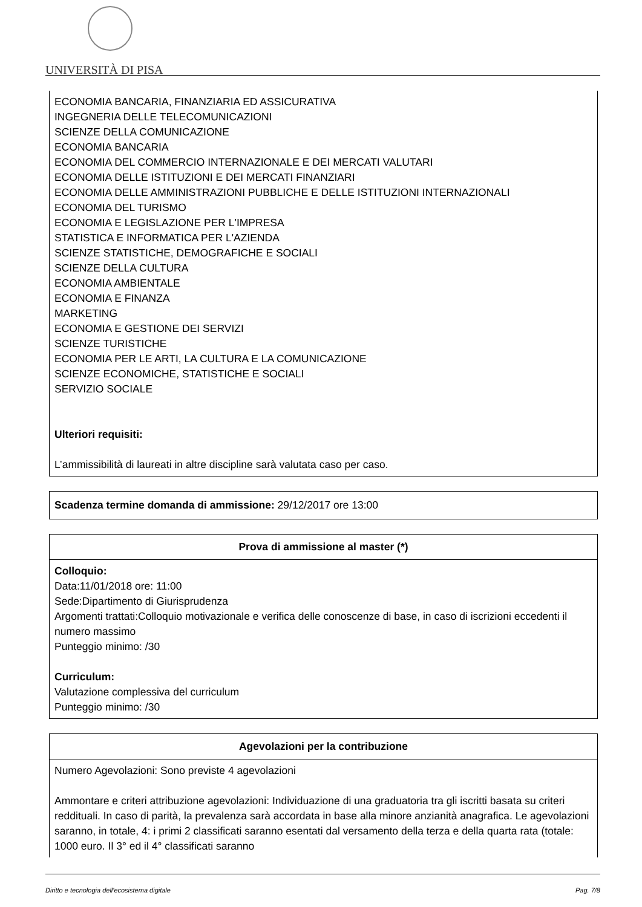UNIVERSITÀ DI PISA
ECONOMIA BANCARIA, FINANZIARIA ED ASSICURATIVA
INGEGNERIA DELLE TELECOMUNICAZIONI
SCIENZE DELLA COMUNICAZIONE
ECONOMIA BANCARIA
ECONOMIA DEL COMMERCIO INTERNAZIONALE E DEI MERCATI VALUTARI
ECONOMIA DELLE ISTITUZIONI E DEI MERCATI FINANZIARI
ECONOMIA DELLE AMMINISTRAZIONI PUBBLICHE E DELLE ISTITUZIONI INTERNAZIONALI
ECONOMIA DEL TURISMO
ECONOMIA E LEGISLAZIONE PER L'IMPRESA
STATISTICA E INFORMATICA PER L'AZIENDA
SCIENZE STATISTICHE, DEMOGRAFICHE E SOCIALI
SCIENZE DELLA CULTURA
ECONOMIA AMBIENTALE
ECONOMIA E FINANZA
MARKETING
ECONOMIA E GESTIONE DEI SERVIZI
SCIENZE TURISTICHE
ECONOMIA PER LE ARTI, LA CULTURA E LA COMUNICAZIONE
SCIENZE ECONOMICHE, STATISTICHE E SOCIALI
SERVIZIO SOCIALE
Ulteriori requisiti:
L’ammissibilità di laureati in altre discipline sarà valutata caso per caso.
Scadenza termine domanda di ammissione: 29/12/2017 ore 13:00
Prova di ammissione al master (*)
Colloquio:
Data:11/01/2018 ore: 11:00
Sede:Dipartimento di Giurisprudenza
Argomenti trattati:Colloquio motivazionale e verifica delle conoscenze di base, in caso di iscrizioni eccedenti il numero massimo
Punteggio minimo: /30
Curriculum:
Valutazione complessiva del curriculum
Punteggio minimo: /30
Agevolazioni per la contribuzione
Numero Agevolazioni: Sono previste 4 agevolazioni
Ammontare e criteri attribuzione agevolazioni: Individuazione di una graduatoria tra gli iscritti basata su criteri reddituali. In caso di parità, la prevalenza sarà accordata in base alla minore anzianità anagrafica. Le agevolazioni saranno, in totale, 4: i primi 2 classificati saranno esentati dal versamento della terza e della quarta rata (totale: 1000 euro. Il 3° ed il 4° classificati saranno
Diritto e tecnologia dell'ecosistema digitale Pag. 7/8